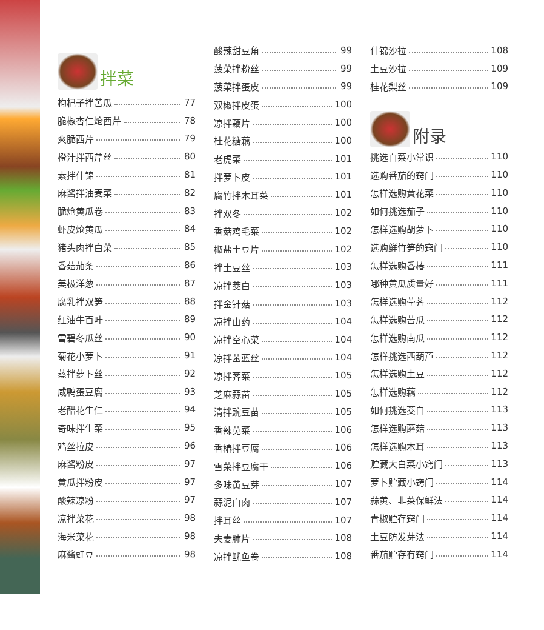拌菜
枸杞子拌苦瓜 77
脆椒杏仁炝西芹 78
爽脆西芹 79
橙汁拌西芹丝 80
素拌什锦 81
麻酱拌油麦菜 82
脆炝黄瓜卷 83
虾皮炝黄瓜 84
猪头肉拌白菜 85
香菇茄条 86
美极洋葱 87
腐乳拌双笋 88
红油牛百叶 89
雪碧冬瓜丝 90
菊花小萝卜 91
蒸拌萝卜丝 92
咸鸭蛋豆腐 93
老醋花生仁 94
奇味拌生菜 95
鸡丝拉皮 96
麻酱粉皮 97
黄瓜拌粉皮 97
酸辣凉粉 97
凉拌菜花 98
海米菜花 98
麻酱豇豆 98
酸辣甜豆角 99
菠菜拌粉丝 99
菠菜拌蛋皮 99
双椒拌皮蛋 100
凉拌藕片 100
桂花糖藕 100
老虎菜 101
拌萝卜皮 101
腐竹拌木耳菜 101
拌双冬 102
香菇鸡毛菜 102
椒盐土豆片 102
拌土豆丝 103
凉拌茭白 103
拌金针菇 103
凉拌山药 104
凉拌空心菜 104
凉拌苤蓝丝 104
凉拌荠菜 105
芝麻蒜苗 105
清拌豌豆苗 105
香辣苋菜 106
香椿拌豆腐 106
雪菜拌豆腐干 106
多味黄豆芽 107
蒜泥白肉 107
拌耳丝 107
夫妻肺片 108
凉拌鱿鱼卷 108
什锦沙拉 108
土豆沙拉 109
桂花梨丝 109
附录
挑选白菜小常识 110
选购番茄的窍门 110
怎样选购黄花菜 110
如何挑选茄子 110
怎样选购胡萝卜 110
选购鲜竹笋的窍门 110
怎样选购香椿 111
哪种黄瓜质量好 111
怎样选购荸荠 112
怎样选购苦瓜 112
怎样选购南瓜 112
怎样挑选西葫芦 112
怎样选购土豆 112
怎样选购藕 112
如何挑选茭白 113
怎样选购蘑菇 113
怎样选购木耳 113
贮藏大白菜小窍门 113
萝卜贮藏小窍门 114
蒜黄、韭菜保鲜法 114
青椒贮存窍门 114
土豆防发芽法 114
番茄贮存有窍门 114